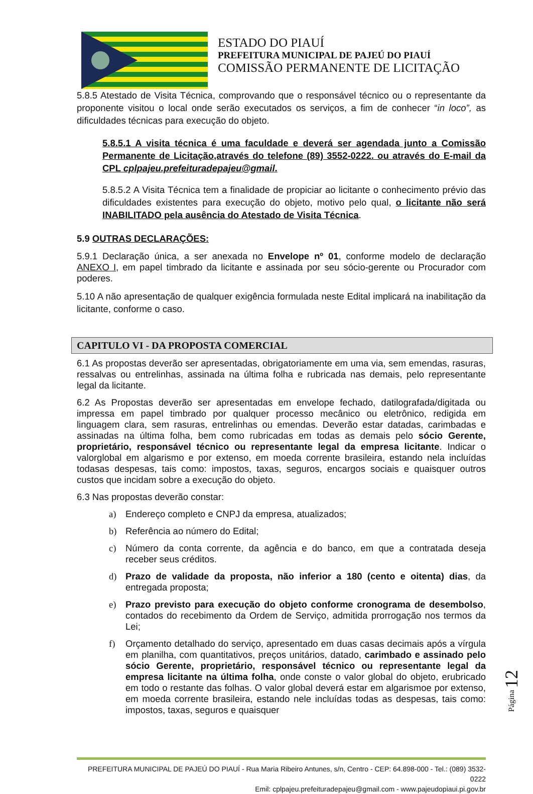ESTADO DO PIAUÍ
PREFEITURA MUNICIPAL DE PAJEÚ DO PIAUÍ
COMISSÃO PERMANENTE DE LICITAÇÃO
5.8.5 Atestado de Visita Técnica, comprovando que o responsável técnico ou o representante da proponente visitou o local onde serão executados os serviços, a fim de conhecer “in loco”, as dificuldades técnicas para execução do objeto.
5.8.5.1 A visita técnica é uma faculdade e deverá ser agendada junto a Comissão Permanente de Licitação,através do telefone (89) 3552-0222. ou através do E-mail da CPL cplpajeu.prefeituradepajeu@gmail.
5.8.5.2 A Visita Técnica tem a finalidade de propiciar ao licitante o conhecimento prévio das dificuldades existentes para execução do objeto, motivo pelo qual, o licitante não será INABILITADO pela ausência do Atestado de Visita Técnica.
5.9 OUTRAS DECLARAÇÕES:
5.9.1 Declaração única, a ser anexada no Envelope nº 01, conforme modelo de declaração ANEXO I, em papel timbrado da licitante e assinada por seu sócio-gerente ou Procurador com poderes.
5.10 A não apresentação de qualquer exigência formulada neste Edital implicará na inabilitação da licitante, conforme o caso.
CAPITULO VI - DA PROPOSTA COMERCIAL
6.1 As propostas deverão ser apresentadas, obrigatoriamente em uma via, sem emendas, rasuras, ressalvas ou entrelinhas, assinada na última folha e rubricada nas demais, pelo representante legal da licitante.
6.2 As Propostas deverão ser apresentadas em envelope fechado, datilografada/digitada ou impressa em papel timbrado por qualquer processo mecânico ou eletrônico, redigida em linguagem clara, sem rasuras, entrelinhas ou emendas. Deverão estar datadas, carimbadas e assinadas na última folha, bem como rubricadas em todas as demais pelo sócio Gerente, proprietário, responsável técnico ou representante legal da empresa licitante. Indicar o valorglobal em algarismo e por extenso, em moeda corrente brasileira, estando nela incluídas todasas despesas, tais como: impostos, taxas, seguros, encargos sociais e quaisquer outros custos que incidam sobre a execução do objeto.
6.3 Nas propostas deverão constar:
a) Endereço completo e CNPJ da empresa, atualizados;
b) Referência ao número do Edital;
c) Número da conta corrente, da agência e do banco, em que a contratada deseja receber seus créditos.
d) Prazo de validade da proposta, não inferior a 180 (cento e oitenta) dias, da entregada proposta;
e) Prazo previsto para execução do objeto conforme cronograma de desembolso, contados do recebimento da Ordem de Serviço, admitida prorrogação nos termos da Lei;
f) Orçamento detalhado do serviço, apresentado em duas casas decimais após a vírgula em planilha, com quantitativos, preços unitários, datado, carimbado e assinado pelo sócio Gerente, proprietário, responsável técnico ou representante legal da empresa licitante na última folha, onde conste o valor global do objeto, erubricado em todo o restante das folhas. O valor global deverá estar em algarismoe por extenso, em moeda corrente brasileira, estando nele incluídas todas as despesas, tais como: impostos, taxas, seguros e quaisquer
Página 12
PREFEITURA MUNICIPAL DE PAJEÚ DO PIAUÍ - Rua Maria Ribeiro Antunes, s/n, Centro - CEP: 64.898-000 - Tel.: (089) 3532-0222
Emil: cplpajeu.prefeituradepajeu@gmail.com - www.pajeudopiaui.pi.gov.br